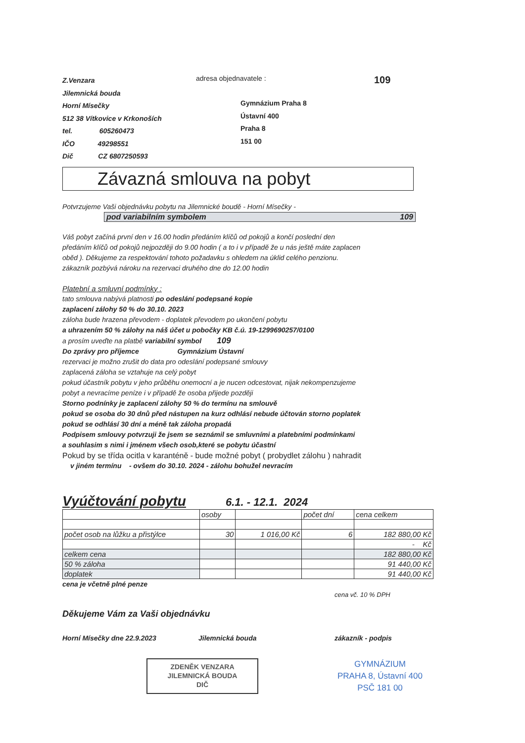Z.Venzara
Jilemnická bouda
Horní Mísečky
512 38 Vítkovice v Krkonoších
tel. 605260473
IČO 49298551
Dič CZ 6807250593
adresa objednavatele :
Gymnázium Praha 8
Ústavní 400
Praha 8
151 00
109
Závazná smlouva na pobyt
Potvrzujeme Vaši objednávku pobytu na Jilemnické boudě - Horní Mísečky -
pod variabilním symbolem 109
Váš pobyt začíná první den v 16.00 hodin předáním klíčů od pokojů a končí poslední den
předáním klíčů od pokojů nejpozději do 9.00 hodin ( a to i v případě že u nás ještě máte zaplacen
oběd ). Děkujeme za respektování tohoto požadavku s ohledem na úklid celého penzionu.
zákazník pozbývá nároku na rezervaci druhého dne do 12.00 hodin
Platební a smluvní podmínky :
tato smlouva nabývá platnosti po odeslání podepsané kopie
zaplacení zálohy 50 % do 30.10. 2023
záloha bude hrazena převodem - doplatek převodem po ukončení pobytu
a uhrazením 50 % zálohy na náš účet u pobočky KB č.ú. 19-1299690257/0100
a prosím uveďte na platbě variabilní symbol 109
Do zprávy pro příjemce Gymnázium Ústavní
rezervaci je možno zrušit do data pro odeslání podepsané smlouvy
zaplacená záloha se vztahuje na celý pobyt
pokud účastník pobytu v jeho průběhu onemocní a je nucen odcestovat, nijak nekompenzujeme
pobyt a nevracíme peníze i v případě že osoba přijede později
Storno podnínky je zaplacení zálohy 50 % do termínu na smlouvě
pokud se osoba do 30 dnů před nástupen na kurz odhlásí nebude účtován storno poplatek
pokud se odhlásí 30 dní a méně tak záloha propadá
Podpisem smlouvy potvrzuji že jsem se seznámil se smluvními a platebními podmínkami
a souhlasim s nimi i jménem všech osob,které se pobytu účastní
Pokud by se třída ocitla v karanténě - bude možné pobyt ( probydlet zálohu ) nahradit
v jiném termínu - ovšem do 30.10. 2024 - zálohu bohužel nevracím
Vyúčtování pobytu 6.1. - 12.1. 2024
| | osoby | | počet dní | cena celkem |
| --- | --- | --- | --- | --- |
| počet osob na lůžku a přistýlce | 30 | 1 016,00 Kč | 6 | 182 880,00 Kč |
| | | | | - Kč |
| celkem cena | | | | 182 880,00 Kč |
| 50 % záloha | | | | 91 440,00 Kč |
| doplatek | | | | 91 440,00 Kč |
cena je včetně plné penze
cena vč. 10 % DPH
Děkujeme Vám za Vaši objednávku
Horní Mísečky dne 22.9.2023 Jilemnická bouda zákazník - podpis
ZDENĚK VENZARA
JILEMNICKÁ BOUDA
DIČ
GYMNÁZIUM
PRAHA 8, Ústavní 400
PSČ 181 00